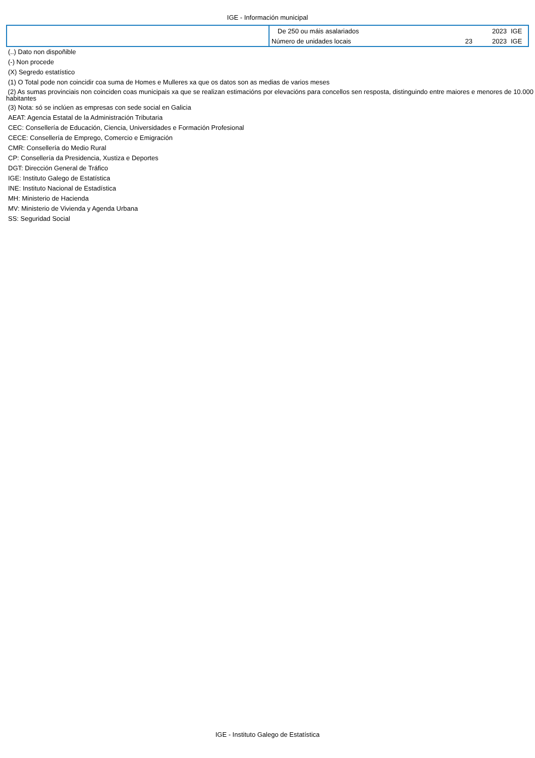IGE - Información municipal
| | De 250 ou máis asalariados | | 2023 | IGE |
| | Número de unidades locais | 23 | 2023 | IGE |
(..) Dato non dispoñible
(-) Non procede
(X) Segredo estatístico
(1) O Total pode non coincidir coa suma de Homes e Mulleres xa que os datos son as medias de varios meses
(2) As sumas provinciais non coinciden coas municipais xa que se realizan estimacións por elevacións para concellos sen resposta, distinguindo entre maiores e menores de 10.000 habitantes
(3) Nota: só se inclúen as empresas con sede social en Galicia
AEAT: Agencia Estatal de la Administración Tributaria
CEC: Consellería de Educación, Ciencia, Universidades e Formación Profesional
CECE: Consellería de Emprego, Comercio e Emigración
CMR: Consellería do Medio Rural
CP: Consellería da Presidencia, Xustiza e Deportes
DGT: Dirección General de Tráfico
IGE: Instituto Galego de Estatística
INE: Instituto Nacional de Estadística
MH: Ministerio de Hacienda
MV: Ministerio de Vivienda y Agenda Urbana
SS: Seguridad Social
IGE - Instituto Galego de Estatística